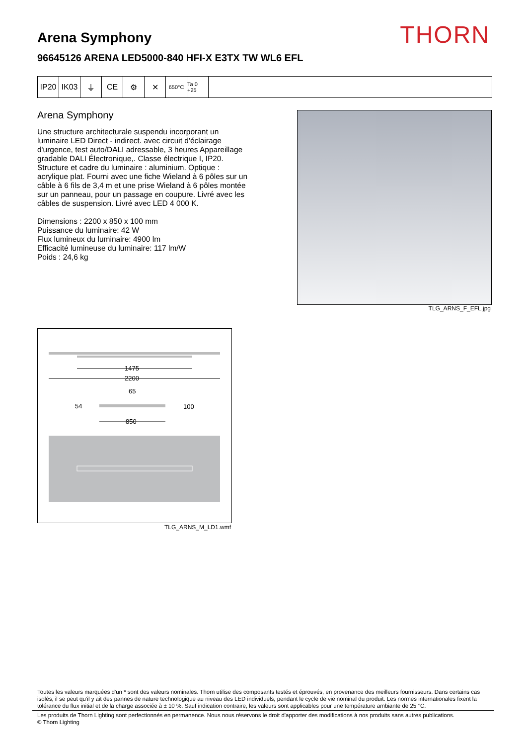THORN Arena Symphony
96645126 ARENA LED5000-840 HFI-X E3TX TW WL6 EFL
IP20 IK03 ⏚ CE ⚙ ✕
650°C Ta 0 +25
Arena Symphony
Une structure architecturale suspendu incorporant un luminaire LED Direct - indirect. avec circuit d'éclairage d'urgence, test auto/DALI adressable, 3 heures Appareillage gradable DALI Électronique,. Classe électrique I, IP20. Structure et cadre du luminaire : aluminium. Optique : acrylique plat. Fourni avec une fiche Wieland à 6 pôles sur un câble à 6 fils de 3,4 m et une prise Wieland à 6 pôles montée sur un panneau, pour un passage en coupure. Livré avec les câbles de suspension. Livré avec LED 4 000 K.
Dimensions : 2200 x 850 x 100 mm
Puissance du luminaire: 42 W
Flux lumineux du luminaire: 4900 lm
Efficacité lumineuse du luminaire: 117 lm/W
Poids : 24,6 kg
TLG_ARNS_F_EFL.jpg
1475
2200
65
54
100
850
TLG_ARNS_M_LD1.wmf
Toutes les valeurs marquées d'un * sont des valeurs nominales. Thorn utilise des composants testés et éprouvés, en provenance des meilleurs fournisseurs. Dans certains cas isolés, il se peut qu’il y ait des pannes de nature technologique au niveau des LED individuels, pendant le cycle de vie nominal du produit. Les normes internationales fixent la tolérance du flux initial et de la charge associée à ± 10 %. Sauf indication contraire, les valeurs sont applicables pour une température ambiante de 25 °C.
Les produits de Thorn Lighting sont perfectionnés en permanence. Nous nous réservons le droit d'apporter des modifications à nos produits sans autres publications.
© Thorn Lighting